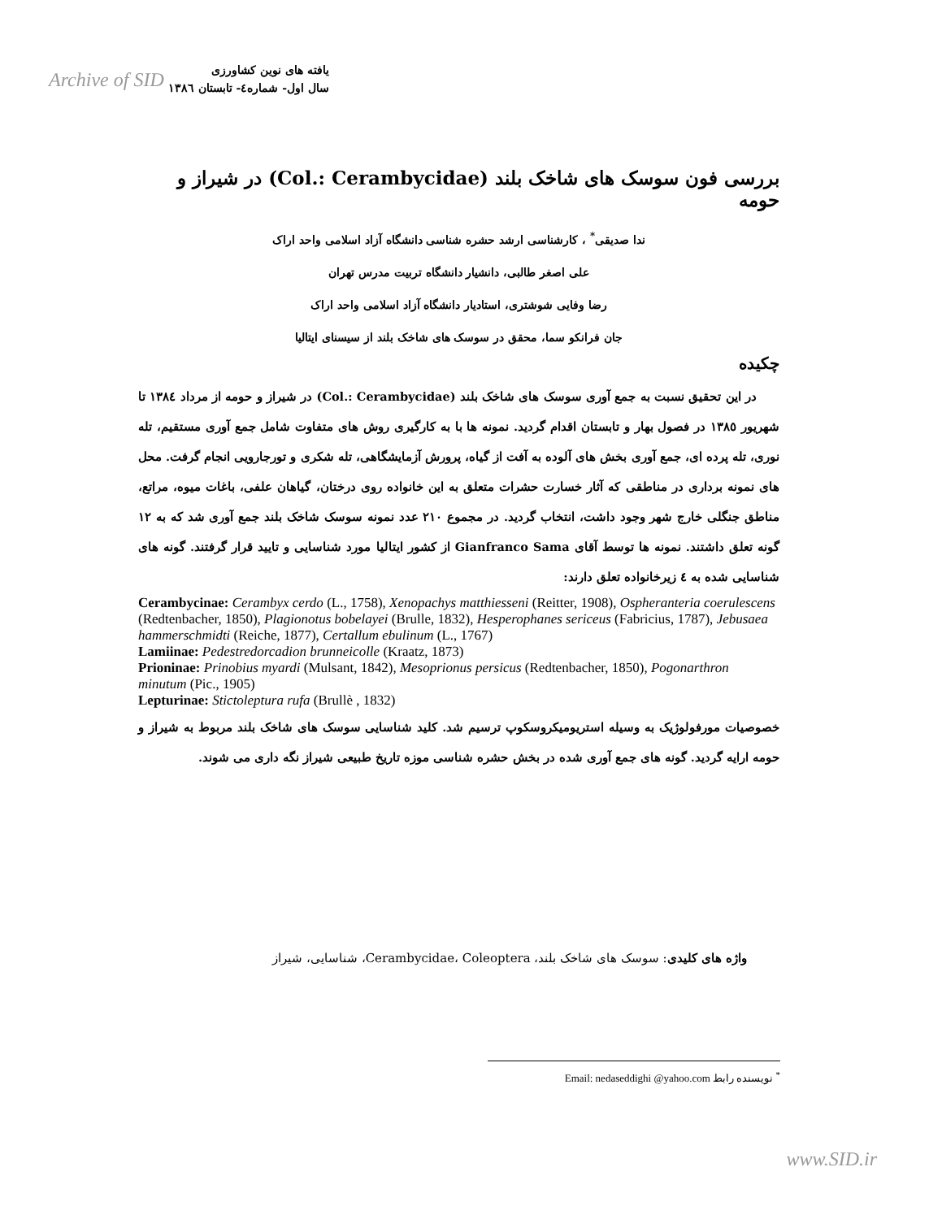Archive of SID یافته های نوین کشاورزی
سال اول- شماره٤- تابستان ١٣٨٦
بررسی فون سوسک های شاخک بلند (Col.: Cerambycidae) در شیراز و حومه
ندا صدیقی<sup>*</sup> ، کارشناسی ارشد حشره شناسی دانشگاه آزاد اسلامی واحد اراک
علی اصغر طالبی، دانشیار دانشگاه تربیت مدرس تهران
رضا وفایی شوشتری، استادیار دانشگاه آزاد اسلامی واحد اراک
جان فرانکو سما، محقق در سوسک های شاخک بلند از سیسنای ایتالیا
چکیده
در این تحقیق نسبت به جمع آوری سوسک های شاخک بلند (Col.: Cerambycidae) در شیراز و حومه از مرداد ١٣٨٤ تا شهریور ١٣٨٥ در فصول بهار و تابستان اقدام گردید. نمونه ها با به کارگیری روش های متفاوت شامل جمع آوری مستقیم، تله نوری، تله پرده ای، جمع آوری بخش های آلوده به آفت از گیاه، پرورش آزمایشگاهی، تله شکری و تورجارویی انجام گرفت. محل های نمونه برداری در مناطقی که آثار خسارت حشرات متعلق به این خانواده روی درختان، گیاهان علفی، باغات میوه، مراتع، مناطق جنگلی خارج شهر وجود داشت، انتخاب گردید. در مجموع ٢١٠ عدد نمونه سوسک شاخک بلند جمع آوری شد که به ١٢ گونه تعلق داشتند. نمونه ها توسط آقای Gianfranco Sama از کشور ایتالیا مورد شناسایی و تایید قرار گرفتند. گونه های شناسایی شده به ٤ زیرخانواده تعلق دارند:
Cerambycinae: Cerambyx cerdo (L., 1758), Xenopachys matthiesseni (Reitter, 1908), Ospheranteria coerulescens (Redtenbacher, 1850), Plagionotus bobelayei (Brulle, 1832), Hesperophanes sericeus (Fabricius, 1787), Jebusaea hammerschmidti (Reiche, 1877), Certallum ebulinum (L., 1767)
Lamiinae: Pedestredorcadion brunneicolle (Kraatz, 1873)
Prioninae: Prinobius myardi (Mulsant, 1842), Mesoprionus persicus (Redtenbacher, 1850), Pogonarthron minutum (Pic., 1905)
Lepturinae: Stictoleptura rufa (Brullè , 1832)
خصوصیات مورفولوژیک به وسیله استریومیکروسکوپ ترسیم شد. کلید شناسایی سوسک های شاخک بلند مربوط به شیراز و حومه ارایه گردید. گونه های جمع آوری شده در بخش حشره شناسی موزه تاریخ طبیعی شیراز نگه داری می شوند.
واژه های کلیدی: سوسک های شاخک بلند، Cerambycidae، Coleoptera، شناسایی، شیراز
<sup>*</sup> نویسنده رابط Email: nedaseddighi @yahoo.com
www.SID.ir